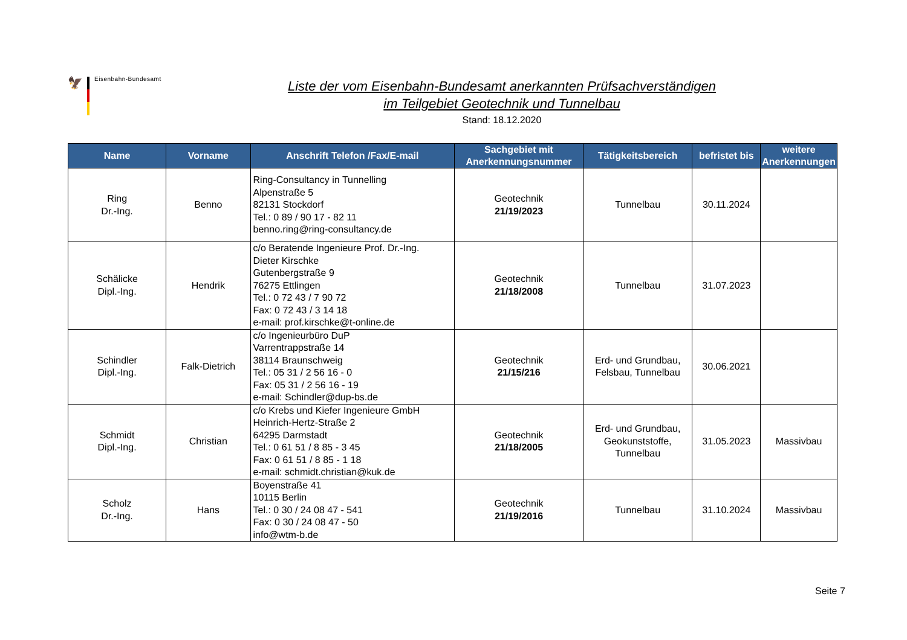🦅
Eisenbahn-Bundesamt
Liste der vom Eisenbahn-Bundesamt anerkannten Prüfsachverständigen
im Teilgebiet Geotechnik und Tunnelbau
Stand: 18.12.2020
| Name | Vorname | Anschrift Telefon /Fax/E-mail | Sachgebiet mit Anerkennungsnummer | Tätigkeitsbereich | befristet bis | weitere Anerkennungen |
| --- | --- | --- | --- | --- | --- | --- |
| Ring Dr.-Ing. | Benno | Ring-Consultancy in Tunnelling Alpenstraße 5 82131 Stockdorf Tel.: 0 89 / 90 17 - 82 11 benno.ring@ring-consultancy.de | Geotechnik 21/19/2023 | Tunnelbau | 30.11.2024 | |
| Schälicke Dipl.-Ing. | Hendrik | c/o Beratende Ingenieure Prof. Dr.-Ing. Dieter Kirschke Gutenbergstraße 9 76275 Ettlingen Tel.: 0 72 43 / 7 90 72 Fax: 0 72 43 / 3 14 18 e-mail: prof.kirschke@t-online.de | Geotechnik 21/18/2008 | Tunnelbau | 31.07.2023 | |
| Schindler Dipl.-Ing. | Falk-Dietrich | c/o Ingenieurbüro DuP Varrentrappstraße 14 38114 Braunschweig Tel.: 05 31 / 2 56 16 - 0 Fax: 05 31 / 2 56 16 - 19 e-mail: Schindler@dup-bs.de | Geotechnik 21/15/216 | Erd- und Grundbau, Felsbau, Tunnelbau | 30.06.2021 | |
| Schmidt Dipl.-Ing. | Christian | c/o Krebs und Kiefer Ingenieure GmbH Heinrich-Hertz-Straße 2 64295 Darmstadt Tel.: 0 61 51 / 8 85 - 3 45 Fax: 0 61 51 / 8 85 - 1 18 e-mail: schmidt.christian@kuk.de | Geotechnik 21/18/2005 | Erd- und Grundbau, Geokunststoffe, Tunnelbau | 31.05.2023 | Massivbau |
| Scholz Dr.-Ing. | Hans | Boyenstraße 41 10115 Berlin Tel.: 0 30 / 24 08 47 - 541 Fax: 0 30 / 24 08 47 - 50 info@wtm-b.de | Geotechnik 21/19/2016 | Tunnelbau | 31.10.2024 | Massivbau |
Seite 7